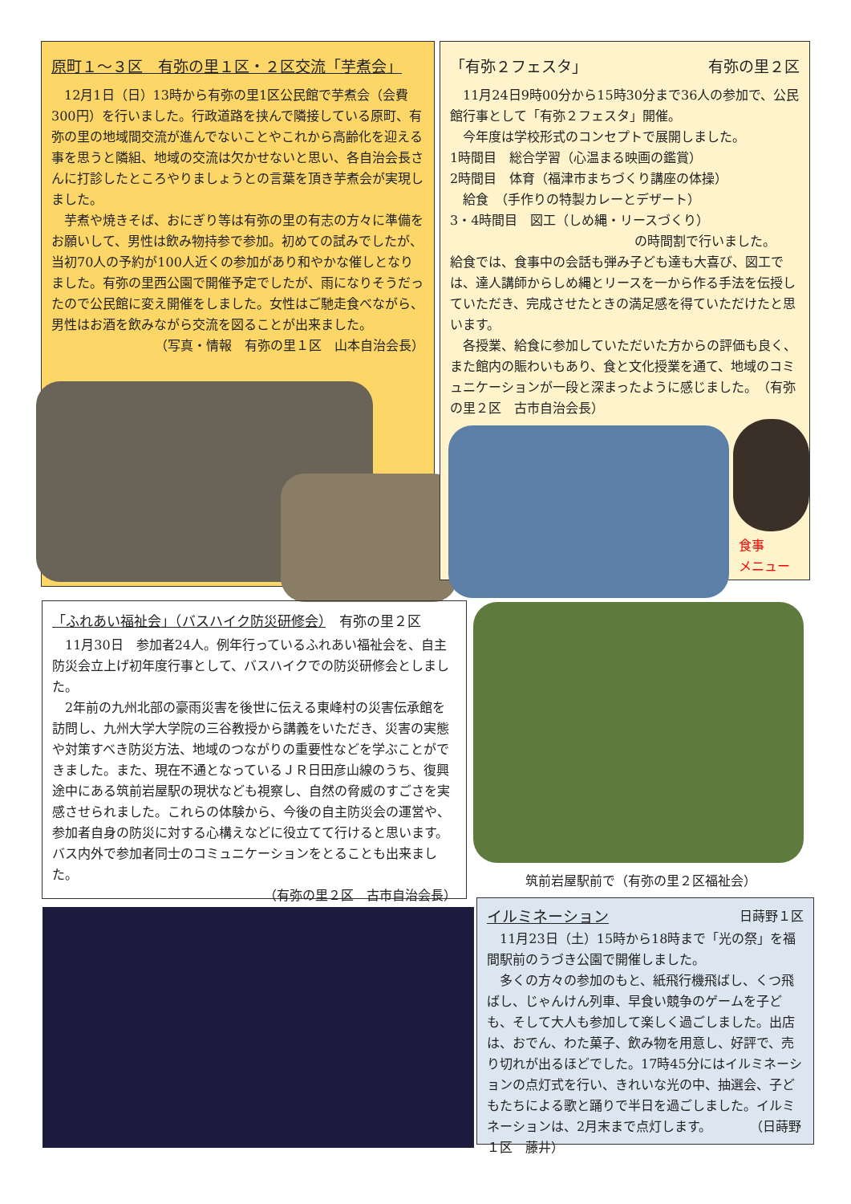原町１～３区　有弥の里１区・２区交流「芋煮会」
　12月1日（日）13時から有弥の里1区公民館で芋煮会（会費300円）を行いました。行政道路を挟んで隣接している原町、有弥の里の地域間交流が進んでないことやこれから高齢化を迎える事を思うと隣組、地域の交流は欠かせないと思い、各自治会長さんに打診したところやりましょうとの言葉を頂き芋煮会が実現しました。
　芋煮や焼きそば、おにぎり等は有弥の里の有志の方々に準備をお願いして、男性は飲み物持参で参加。初めての試みでしたが、当初70人の予約が100人近くの参加があり和やかな催しとなりました。有弥の里西公園で開催予定でしたが、雨になりそうだったので公民館に変え開催をしました。女性はご馳走食べながら、男性はお酒を飲みながら交流を図ることが出来ました。
（写真・情報　有弥の里１区　山本自治会長）
「有弥２フェスタ」 有弥の里２区
　11月24日9時00分から15時30分まで36人の参加で、公民館行事として「有弥２フェスタ」開催。
　今年度は学校形式のコンセプトで展開しました。
1時間目　総合学習（心温まる映画の鑑賞）
2時間目　体育（福津市まちづくり講座の体操）
　給食　（手作りの特製カレーとデザート）
3・4時間目　図工（しめ縄・リースづくり）
の時間割で行いました。
給食では、食事中の会話も弾み子ども達も大喜び、図工では、達人講師からしめ縄とリースを一から作る手法を伝授していただき、完成させたときの満足感を得ていただけたと思います。
　各授業、給食に参加していただいた方からの評価も良く、また館内の賑わいもあり、食と文化授業を通て、地域のコミュニケーションが一段と深まったように感じました。　（有弥の里２区　古市自治会長）
食事
メニュー
「ふれあい福祉会」（バスハイク防災研修会）　有弥の里２区
　11月30日　参加者24人。例年行っているふれあい福祉会を、自主防災会立上げ初年度行事として、バスハイクでの防災研修会としました。
　2年前の九州北部の豪雨災害を後世に伝える東峰村の災害伝承館を訪問し、九州大学大学院の三谷教授から講義をいただき、災害の実態や対策すべき防災方法、地域のつながりの重要性などを学ぶことができました。また、現在不通となっているＪＲ日田彦山線のうち、復興途中にある筑前岩屋駅の現状なども視察し、自然の脅威のすごさを実感させられました。これらの体験から、今後の自主防災会の運営や、参加者自身の防災に対する心構えなどに役立てて行けると思います。バス内外で参加者同士のコミュニケーションをとることも出来ました。
（有弥の里２区　古市自治会長）
筑前岩屋駅前で（有弥の里２区福祉会）
イルミネーション 日蒔野１区
　11月23日（土）15時から18時まで「光の祭」を福間駅前のうづき公園で開催しました。
　多くの方々の参加のもと、紙飛行機飛ばし、くつ飛ばし、じゃんけん列車、早食い競争のゲームを子ども、そして大人も参加して楽しく過ごしました。出店は、おでん、わた菓子、飲み物を用意し、好評で、売り切れが出るほどでした。17時45分にはイルミネーションの点灯式を行い、きれいな光の中、抽選会、子どもたちによる歌と踊りで半日を過ごしました。イルミネーションは、2月末まで点灯します。　　　　（日蒔野１区　藤井）